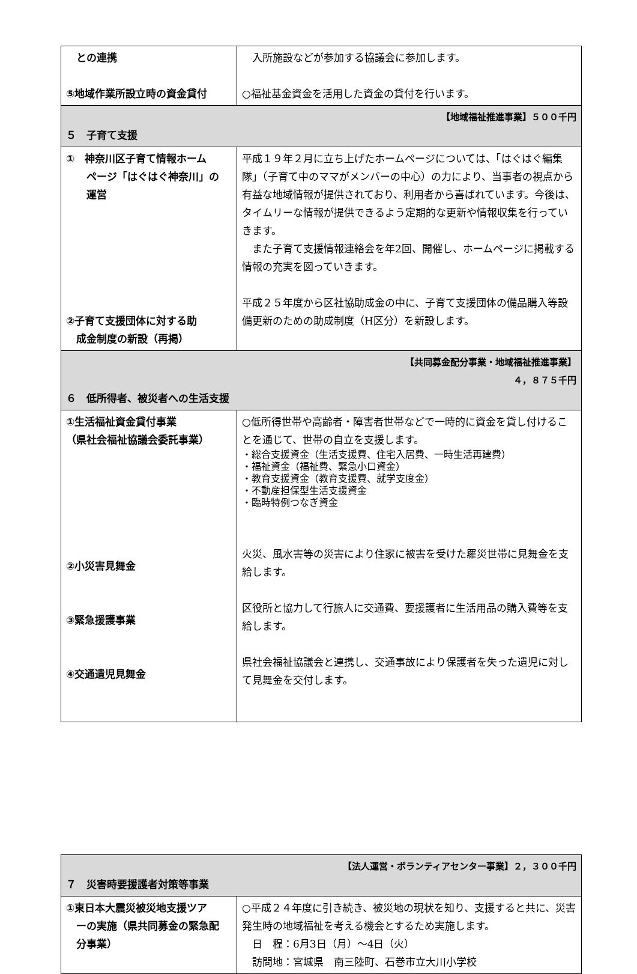| との連携 ⑤地域作業所設立時の資金貸付 | 入所施設などが参加する協議会に参加します。 ○福祉基金資金を活用した資金の貸付を行います。 |
| 【地域福祉推進事業】５００千円 ５ 子育て支援 | |
| ① 神奈川区子育て情報ホーム ページ「はぐはぐ神奈川」の 運営 ②子育て支援団体に対する助 成金制度の新設（再掲） | 平成１９年２月に立ち上げたホームページについては、「はぐはぐ編集隊」（子育て中のママがメンバーの中心）の力により、当事者の視点から有益な地域情報が提供されており、利用者から喜ばれています。今後は、タイムリーな情報が提供できるよう定期的な更新や情報収集を行っていきます。 また子育て支援情報連絡会を年2回、開催し、ホームページに掲載する情報の充実を図っていきます。 平成２５年度から区社協助成金の中に、子育て支援団体の備品購入等設備更新のための助成制度（H区分）を新設します。 |
| 【共同募金配分事業・地域福祉推進事業】 ４，８７５千円 ６ 低所得者、被災者への生活支援 | |
| ①生活福祉資金貸付事業 （県社会福祉協議会委託事業） ②小災害見舞金 ③緊急援護事業 ④交通遺児見舞金 | ○低所得世帯や高齢者・障害者世帯などで一時的に資金を貸し付けることを通じて、世帯の自立を支援します。 ・総合支援資金（生活支援費、住宅入居費、一時生活再建費） ・福祉資金（福祉費、緊急小口資金） ・教育支援資金（教育支援費、就学支度金） ・不動産担保型生活支援資金 ・臨時特例つなぎ資金 火災、風水害等の災害により住家に被害を受けた羅災世帯に見舞金を支給します。 区役所と協力して行旅人に交通費、要援護者に生活用品の購入費等を支給します。 県社会福祉協議会と連携し、交通事故により保護者を失った遺児に対して見舞金を交付します。 |
| 【法人運営・ボランティアセンター事業】２，３００千円 ７ 災害時要援護者対策等事業 | |
| ①東日本大震災被災地支援ツア ーの実施（県共同募金の緊急配 分事業） | ○平成２４年度に引き続き、被災地の現状を知り、支援すると共に、災害発生時の地域福祉を考える機会とするため実施します。 日 程：6月3日（月）～4日（火） 訪問地：宮城県 南三陸町、石巻市立大川小学校 |